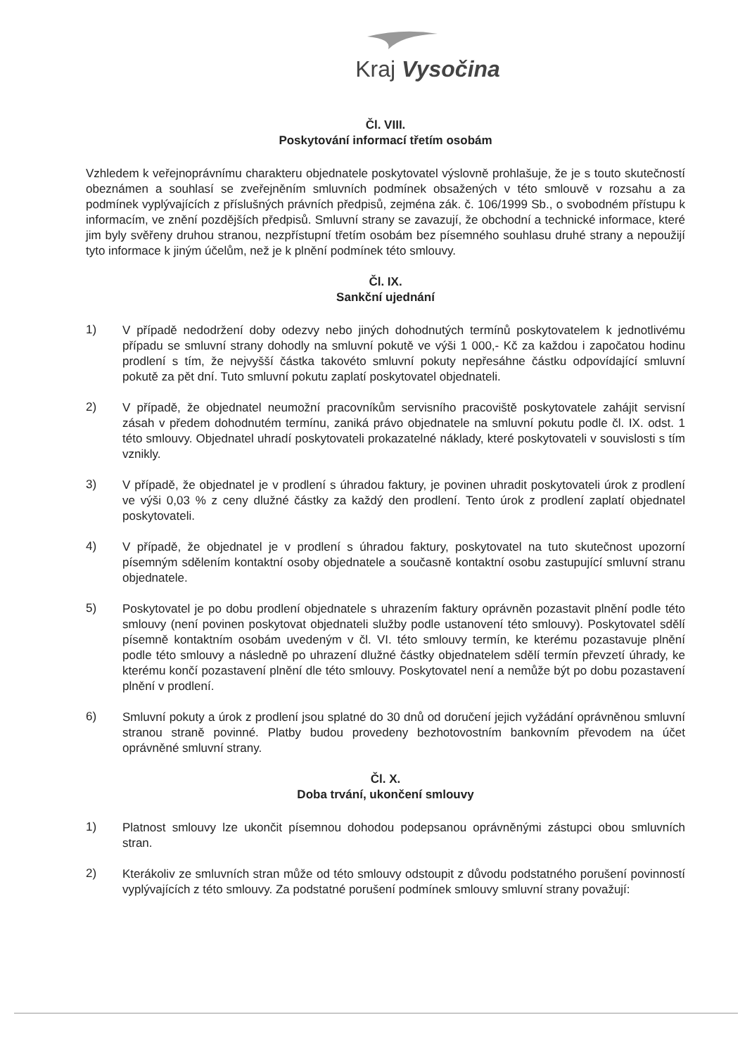Kraj Vysočina
Čl. VIII.
Poskytování informací třetím osobám
Vzhledem k veřejnoprávnímu charakteru objednatele poskytovatel výslovně prohlašuje, že je s touto skutečností obeznámen a souhlasí se zveřejněním smluvních podmínek obsažených v této smlouvě v rozsahu a za podmínek vyplývajících z příslušných právních předpisů, zejména zák. č. 106/1999 Sb., o svobodném přístupu k informacím, ve znění pozdějších předpisů. Smluvní strany se zavazují, že obchodní a technické informace, které jim byly svěřeny druhou stranou, nezpřístupní třetím osobám bez písemného souhlasu druhé strany a nepoužijí tyto informace k jiným účelům, než je k plnění podmínek této smlouvy.
Čl. IX.
Sankční ujednání
1)
V případě nedodržení doby odezvy nebo jiných dohodnutých termínů poskytovatelem k jednotlivému případu se smluvní strany dohodly na smluvní pokutě ve výši 1 000,- Kč za každou i započatou hodinu prodlení s tím, že nejvyšší částka takovéto smluvní pokuty nepřesáhne částku odpovídající smluvní pokutě za pět dní. Tuto smluvní pokutu zaplatí poskytovatel objednateli.
2)
V případě, že objednatel neumožní pracovníkům servisního pracoviště poskytovatele zahájit servisní zásah v předem dohodnutém termínu, zaniká právo objednatele na smluvní pokutu podle čl. IX. odst. 1 této smlouvy. Objednatel uhradí poskytovateli prokazatelné náklady, které poskytovateli v souvislosti s tím vznikly.
3)
V případě, že objednatel je v prodlení s úhradou faktury, je povinen uhradit poskytovateli úrok z prodlení ve výši 0,03 % z ceny dlužné částky za každý den prodlení. Tento úrok z prodlení zaplatí objednatel poskytovateli.
4)
V případě, že objednatel je v prodlení s úhradou faktury, poskytovatel na tuto skutečnost upozorní písemným sdělením kontaktní osoby objednatele a současně kontaktní osobu zastupující smluvní stranu objednatele.
5)
Poskytovatel je po dobu prodlení objednatele s uhrazením faktury oprávněn pozastavit plnění podle této smlouvy (není povinen poskytovat objednateli služby podle ustanovení této smlouvy). Poskytovatel sdělí písemně kontaktním osobám uvedeným v čl. VI. této smlouvy termín, ke kterému pozastavuje plnění podle této smlouvy a následně po uhrazení dlužné částky objednatelem sdělí termín převzetí úhrady, ke kterému končí pozastavení plnění dle této smlouvy. Poskytovatel není a nemůže být po dobu pozastavení plnění v prodlení.
6)
Smluvní pokuty a úrok z prodlení jsou splatné do 30 dnů od doručení jejich vyžádání oprávněnou smluvní stranou straně povinné. Platby budou provedeny bezhotovostním bankovním převodem na účet oprávněné smluvní strany.
Čl. X.
Doba trvání, ukončení smlouvy
1)
Platnost smlouvy lze ukončit písemnou dohodou podepsanou oprávněnými zástupci obou smluvních stran.
2)
Kterákoliv ze smluvních stran může od této smlouvy odstoupit z důvodu podstatného porušení povinností vyplývajících z této smlouvy. Za podstatné porušení podmínek smlouvy smluvní strany považují: